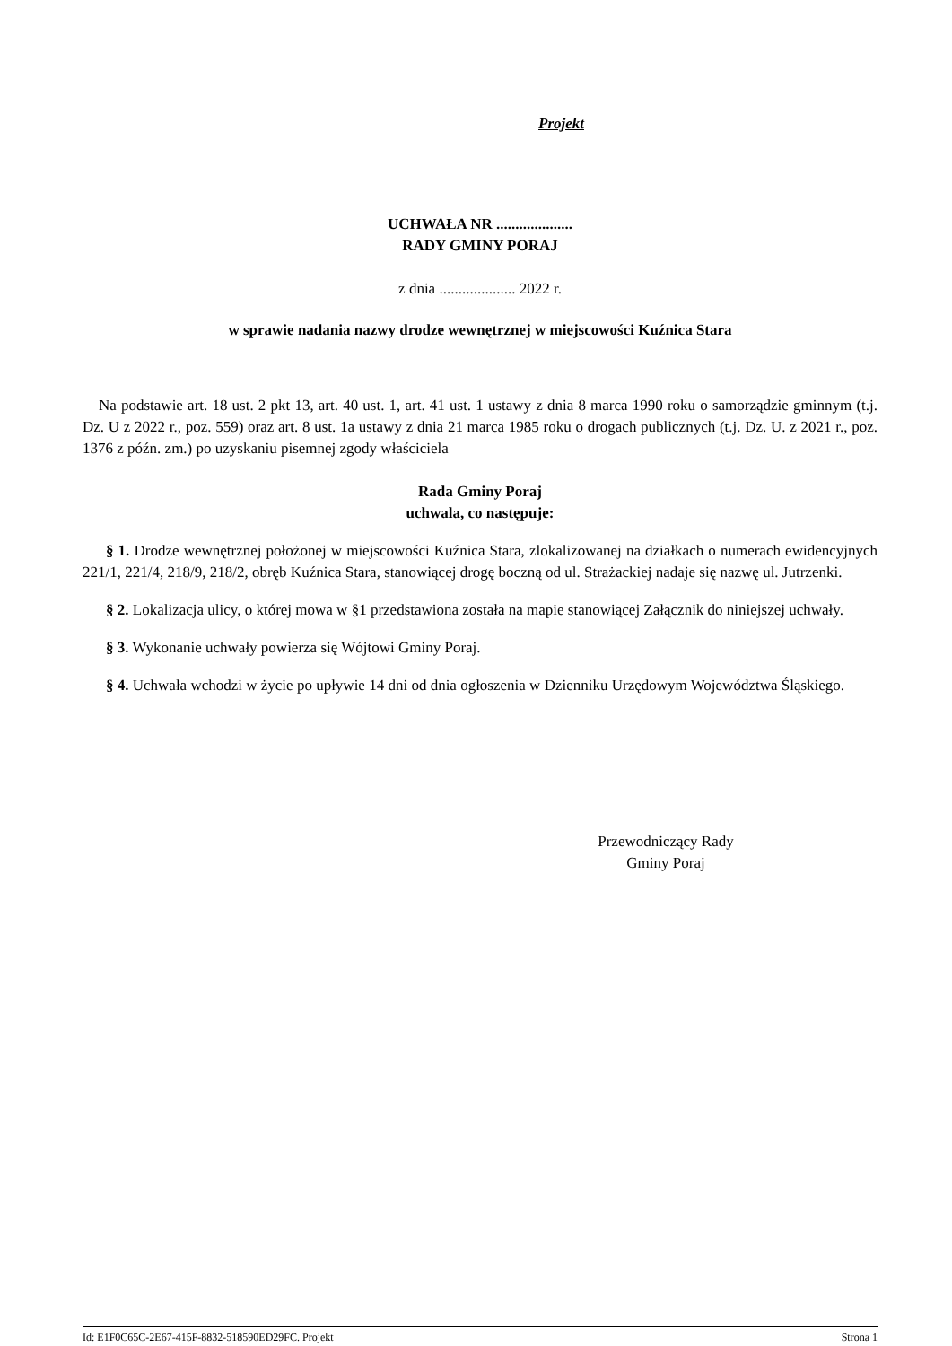Projekt
UCHWAŁA NR ....................
RADY GMINY PORAJ
z dnia .................... 2022 r.
w sprawie nadania nazwy drodze wewnętrznej w miejscowości Kuźnica Stara
Na podstawie art. 18 ust. 2 pkt 13, art. 40 ust. 1, art. 41 ust. 1 ustawy z dnia 8 marca 1990 roku o samorządzie gminnym (t.j. Dz. U z 2022 r., poz. 559) oraz art. 8 ust. 1a ustawy z dnia 21 marca 1985 roku o drogach publicznych (t.j. Dz. U. z 2021 r., poz. 1376 z późn. zm.) po uzyskaniu pisemnej zgody właściciela
Rada Gminy Poraj
uchwala, co następuje:
§ 1. Drodze wewnętrznej położonej w miejscowości Kuźnica Stara, zlokalizowanej na działkach o numerach ewidencyjnych 221/1, 221/4, 218/9, 218/2, obręb Kuźnica Stara, stanowiącej drogę boczną od ul. Strażackiej nadaje się nazwę ul. Jutrzenki.
§ 2. Lokalizacja ulicy, o której mowa w §1 przedstawiona została na mapie stanowiącej Załącznik do niniejszej uchwały.
§ 3. Wykonanie uchwały powierza się Wójtowi Gminy Poraj.
§ 4. Uchwała wchodzi w życie po upływie 14 dni od dnia ogłoszenia w Dzienniku Urzędowym Województwa Śląskiego.
Przewodniczący Rady
Gminy Poraj
Id: E1F0C65C-2E67-415F-8832-518590ED29FC. Projekt Strona 1